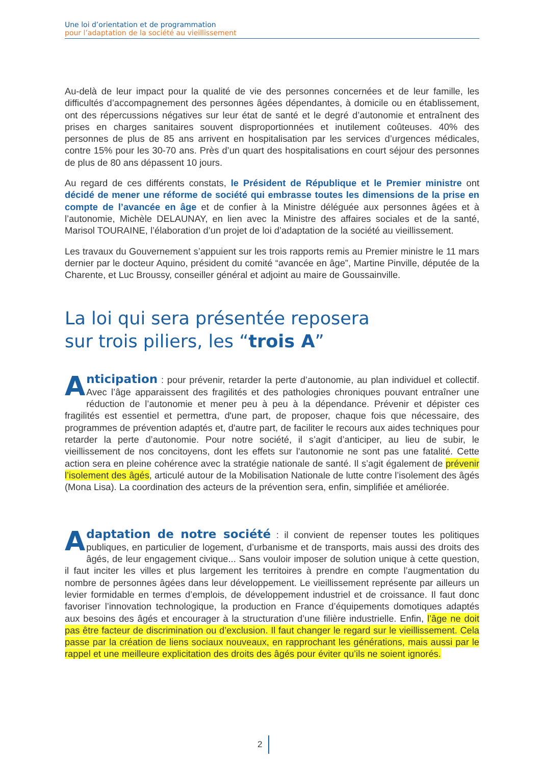Une loi d’orientation et de programmation
pour l’adaptation de la société au vieillissement
Au-delà de leur impact pour la qualité de vie des personnes concernées et de leur famille, les difficultés d’accompagnement des personnes âgées dépendantes, à domicile ou en établissement, ont des répercussions négatives sur leur état de santé et le degré d’autonomie et entraînent des prises en charges sanitaires souvent disproportionnées et inutilement coûteuses. 40% des personnes de plus de 85 ans arrivent en hospitalisation par les services d’urgences médicales, contre 15% pour les 30-70 ans. Près d’un quart des hospitalisations en court séjour des personnes de plus de 80 ans dépassent 10 jours.
Au regard de ces différents constats, le Président de République et le Premier ministre ont décidé de mener une réforme de société qui embrasse toutes les dimensions de la prise en compte de l’avancée en âge et de confier à la Ministre déléguée aux personnes âgées et à l’autonomie, Michèle DELAUNAY, en lien avec la Ministre des affaires sociales et de la santé, Marisol TOURAINE, l’élaboration d’un projet de loi d’adaptation de la société au vieillissement.
Les travaux du Gouvernement s’appuient sur les trois rapports remis au Premier ministre le 11 mars dernier par le docteur Aquino, président du comité “avancée en âge”, Martine Pinville, députée de la Charente, et Luc Broussy, conseiller général et adjoint au maire de Goussainville.
La loi qui sera présentée reposera
sur trois piliers, les “trois A”
Anticipation : pour prévenir, retarder la perte d’autonomie, au plan individuel et collectif. Avec l’âge apparaissent des fragilités et des pathologies chroniques pouvant entraîner une réduction de l’autonomie et mener peu à peu à la dépendance. Prévenir et dépister ces fragilités est essentiel et permettra, d'une part, de proposer, chaque fois que nécessaire, des programmes de prévention adaptés et, d'autre part, de faciliter le recours aux aides techniques pour retarder la perte d’autonomie. Pour notre société, il s’agit d’anticiper, au lieu de subir, le vieillissement de nos concitoyens, dont les effets sur l'autonomie ne sont pas une fatalité. Cette action sera en pleine cohérence avec la stratégie nationale de santé. Il s’agit également de prévenir l’isolement des âgés, articulé autour de la Mobilisation Nationale de lutte contre l’isolement des âgés (Mona Lisa). La coordination des acteurs de la prévention sera, enfin, simplifiée et améliorée.
Adaptation de notre société : il convient de repenser toutes les politiques publiques, en particulier de logement, d’urbanisme et de transports, mais aussi des droits des âgés, de leur engagement civique... Sans vouloir imposer de solution unique à cette question, il faut inciter les villes et plus largement les territoires à prendre en compte l’augmentation du nombre de personnes âgées dans leur développement. Le vieillissement représente par ailleurs un levier formidable en termes d’emplois, de développement industriel et de croissance. Il faut donc favoriser l’innovation technologique, la production en France d’équipements domotiques adaptés aux besoins des âgés et encourager à la structuration d’une filière industrielle. Enfin, l’âge ne doit pas être facteur de discrimination ou d’exclusion. Il faut changer le regard sur le vieillissement. Cela passe par la création de liens sociaux nouveaux, en rapprochant les générations, mais aussi par le rappel et une meilleure explicitation des droits des âgés pour éviter qu’ils ne soient ignorés.
2